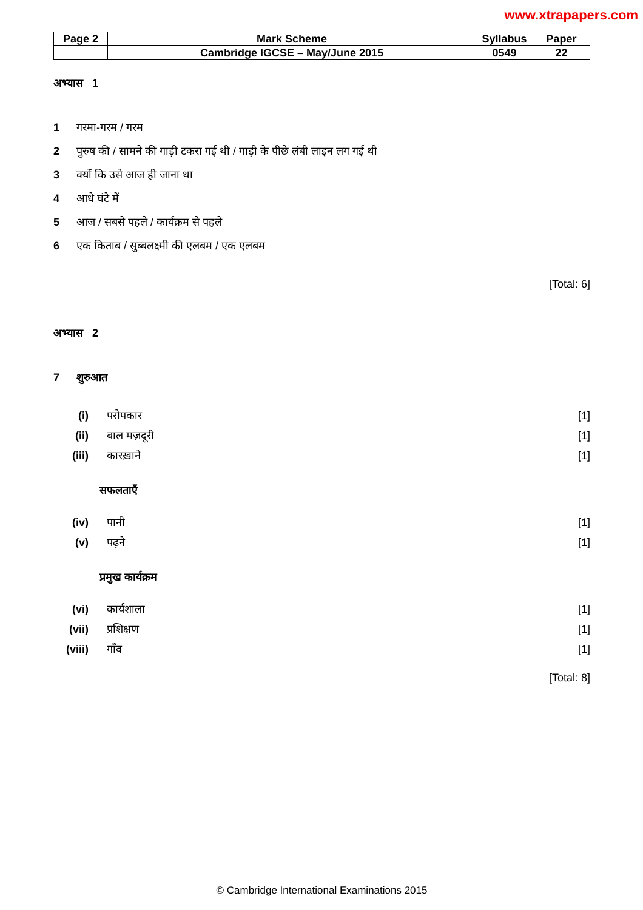www.xtrapapers.com
| Page 2 | Mark Scheme | Syllabus | Paper |
| | Cambridge IGCSE – May/June 2015 | 0549 | 22 |
अभ्यास 1
1 गरमा-गरम / गरम
2 पुरुष की / सामने की गाड़ी टकरा गई थी / गाड़ी के पीछे लंबी लाइन लग गई थी
3 क्यों कि उसे आज ही जाना था
4 आधे घंटे में
5 आज / सबसे पहले / कार्यक्रम से पहले
6 एक किताब / सुब्बलक्ष्मी की एलबम / एक एलबम
[Total: 6]
अभ्यास 2
7 शुरुआत
(i) परोपकार [1]
(ii) बाल मज़दूरी [1]
(iii) कारख़ाने [1]
सफलताएँ
(iv) पानी [1]
(v) पढ़ने [1]
प्रमुख कार्यक्रम
(vi) कार्यशाला [1]
(vii) प्रशिक्षण [1]
(viii) गाँव [1]
[Total: 8]
© Cambridge International Examinations 2015